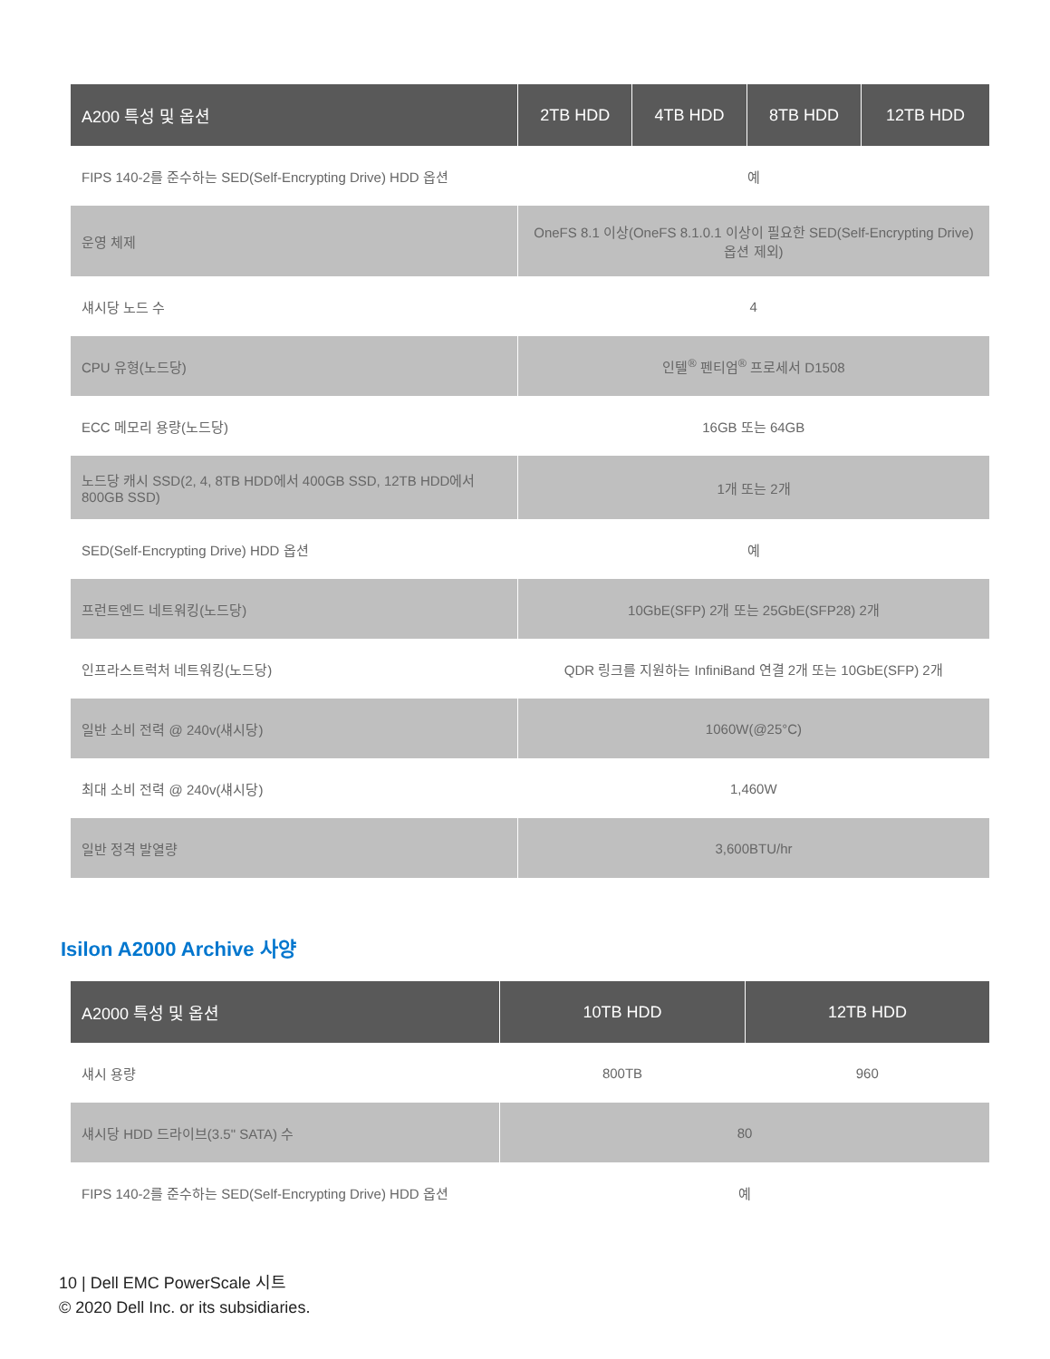| A200 특성 및 옵션 | 2TB HDD | 4TB HDD | 8TB HDD | 12TB HDD |
| --- | --- | --- | --- | --- |
| FIPS 140-2를 준수하는 SED(Self-Encrypting Drive) HDD 옵션 | 예 | | | |
| 운영 체제 | OneFS 8.1 이상(OneFS 8.1.0.1 이상이 필요한 SED(Self-Encrypting Drive) 옵션 제외) | | | |
| 섀시당 노드 수 | 4 | | | |
| CPU 유형(노드당) | 인텔<sup>®</sup> 펜티엄<sup>®</sup> 프로세서 D1508 | | | |
| ECC 메모리 용량(노드당) | 16GB 또는 64GB | | | |
| 노드당 캐시 SSD(2, 4, 8TB HDD에서 400GB SSD, 12TB HDD에서 800GB SSD) | 1개 또는 2개 | | | |
| SED(Self-Encrypting Drive) HDD 옵션 | 예 | | | |
| 프런트엔드 네트워킹(노드당) | 10GbE(SFP) 2개 또는 25GbE(SFP28) 2개 | | | |
| 인프라스트럭처 네트워킹(노드당) | QDR 링크를 지원하는 InfiniBand 연결 2개 또는 10GbE(SFP) 2개 | | | |
| 일반 소비 전력 @ 240v(섀시당) | 1060W(@25°C) | | | |
| 최대 소비 전력 @ 240v(섀시당) | 1,460W | | | |
| 일반 정격 발열량 | 3,600BTU/hr | | | |
Isilon A2000 Archive 사양
| A2000 특성 및 옵션 | 10TB HDD | 12TB HDD |
| --- | --- | --- |
| 섀시 용량 | 800TB | 960 |
| 섀시당 HDD 드라이브(3.5" SATA) 수 | 80 | |
| FIPS 140-2를 준수하는 SED(Self-Encrypting Drive) HDD 옵션 | 예 | |
10 | Dell EMC PowerScale 시트
© 2020 Dell Inc. or its subsidiaries.